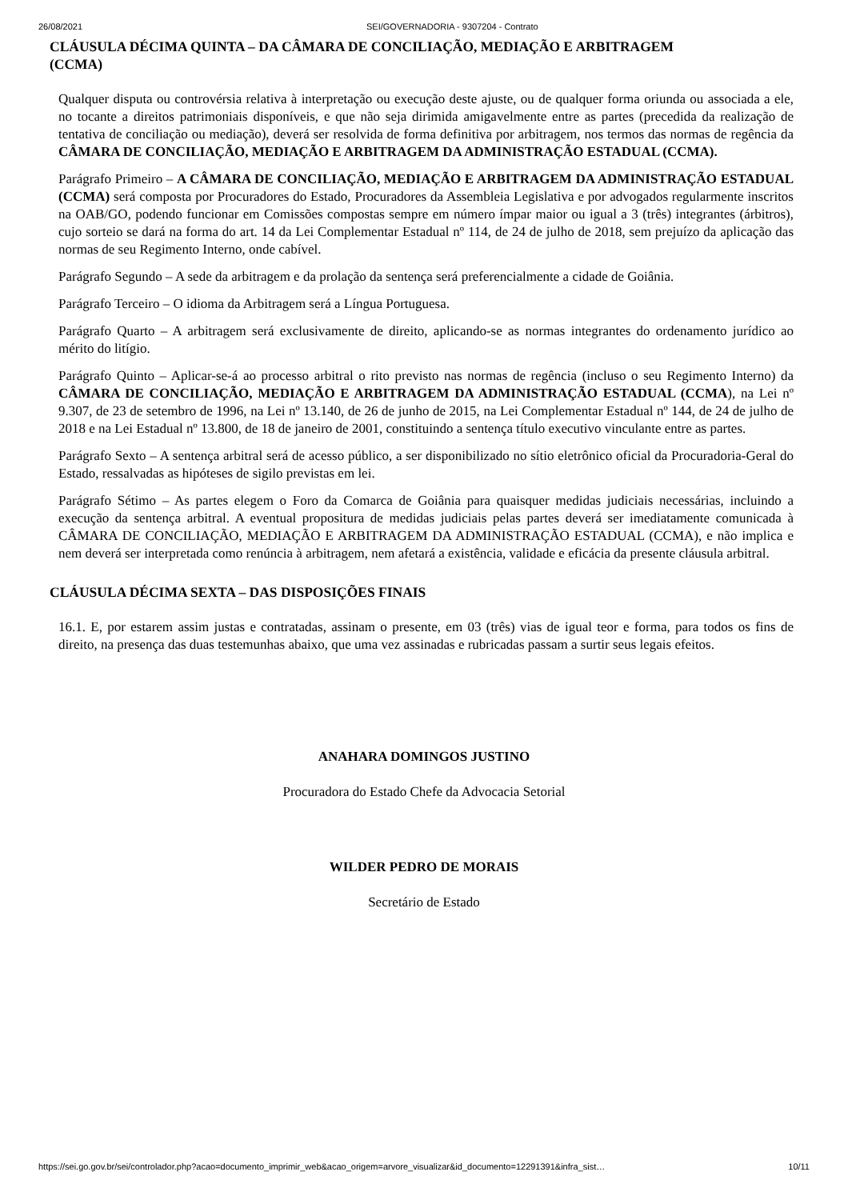26/08/2021 SEI/GOVERNADORIA - 9307204 - Contrato
CLÁUSULA DÉCIMA QUINTA – DA CÂMARA DE CONCILIAÇÃO, MEDIAÇÃO E ARBITRAGEM (CCMA)
Qualquer disputa ou controvérsia relativa à interpretação ou execução deste ajuste, ou de qualquer forma oriunda ou associada a ele, no tocante a direitos patrimoniais disponíveis, e que não seja dirimida amigavelmente entre as partes (precedida da realização de tentativa de conciliação ou mediação), deverá ser resolvida de forma definitiva por arbitragem, nos termos das normas de regência da CÂMARA DE CONCILIAÇÃO, MEDIAÇÃO E ARBITRAGEM DA ADMINISTRAÇÃO ESTADUAL (CCMA).
Parágrafo Primeiro – A CÂMARA DE CONCILIAÇÃO, MEDIAÇÃO E ARBITRAGEM DA ADMINISTRAÇÃO ESTADUAL (CCMA) será composta por Procuradores do Estado, Procuradores da Assembleia Legislativa e por advogados regularmente inscritos na OAB/GO, podendo funcionar em Comissões compostas sempre em número ímpar maior ou igual a 3 (três) integrantes (árbitros), cujo sorteio se dará na forma do art. 14 da Lei Complementar Estadual nº 114, de 24 de julho de 2018, sem prejuízo da aplicação das normas de seu Regimento Interno, onde cabível.
Parágrafo Segundo – A sede da arbitragem e da prolação da sentença será preferencialmente a cidade de Goiânia.
Parágrafo Terceiro – O idioma da Arbitragem será a Língua Portuguesa.
Parágrafo Quarto – A arbitragem será exclusivamente de direito, aplicando-se as normas integrantes do ordenamento jurídico ao mérito do litígio.
Parágrafo Quinto – Aplicar-se-á ao processo arbitral o rito previsto nas normas de regência (incluso o seu Regimento Interno) da CÂMARA DE CONCILIAÇÃO, MEDIAÇÃO E ARBITRAGEM DA ADMINISTRAÇÃO ESTADUAL (CCMA), na Lei nº 9.307, de 23 de setembro de 1996, na Lei nº 13.140, de 26 de junho de 2015, na Lei Complementar Estadual nº 144, de 24 de julho de 2018 e na Lei Estadual nº 13.800, de 18 de janeiro de 2001, constituindo a sentença título executivo vinculante entre as partes.
Parágrafo Sexto – A sentença arbitral será de acesso público, a ser disponibilizado no sítio eletrônico oficial da Procuradoria-Geral do Estado, ressalvadas as hipóteses de sigilo previstas em lei.
Parágrafo Sétimo – As partes elegem o Foro da Comarca de Goiânia para quaisquer medidas judiciais necessárias, incluindo a execução da sentença arbitral. A eventual propositura de medidas judiciais pelas partes deverá ser imediatamente comunicada à CÂMARA DE CONCILIAÇÃO, MEDIAÇÃO E ARBITRAGEM DA ADMINISTRAÇÃO ESTADUAL (CCMA), e não implica e nem deverá ser interpretada como renúncia à arbitragem, nem afetará a existência, validade e eficácia da presente cláusula arbitral.
CLÁUSULA DÉCIMA SEXTA – DAS DISPOSIÇÕES FINAIS
16.1. E, por estarem assim justas e contratadas, assinam o presente, em 03 (três) vias de igual teor e forma, para todos os fins de direito, na presença das duas testemunhas abaixo, que uma vez assinadas e rubricadas passam a surtir seus legais efeitos.
ANAHARA DOMINGOS JUSTINO
Procuradora do Estado Chefe da Advocacia Setorial
WILDER PEDRO DE MORAIS
Secretário de Estado
https://sei.go.gov.br/sei/controlador.php?acao=documento_imprimir_web&acao_origem=arvore_visualizar&id_documento=12291391&infra_sist… 10/11